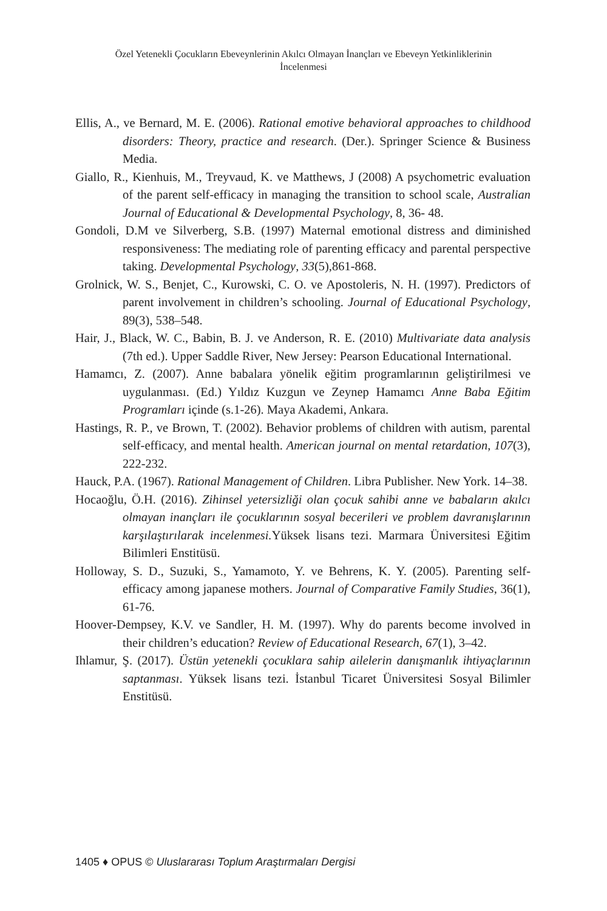Özel Yetenekli Çocukların Ebeveynlerinin Akılcı Olmayan İnançları ve Ebeveyn Yetkinliklerinin İncelenmesi
Ellis, A., ve Bernard, M. E. (2006). Rational emotive behavioral approaches to childhood disorders: Theory, practice and research. (Der.). Springer Science & Business Media.
Giallo, R., Kienhuis, M., Treyvaud, K. ve Matthews, J (2008) A psychometric evaluation of the parent self-efficacy in managing the transition to school scale, Australian Journal of Educational & Developmental Psychology, 8, 36- 48.
Gondoli, D.M ve Silverberg, S.B. (1997) Maternal emotional distress and diminished responsiveness: The mediating role of parenting efficacy and parental perspective taking. Developmental Psychology, 33(5),861-868.
Grolnick, W. S., Benjet, C., Kurowski, C. O. ve Apostoleris, N. H. (1997). Predictors of parent involvement in children’s schooling. Journal of Educational Psychology, 89(3), 538–548.
Hair, J., Black, W. C., Babin, B. J. ve Anderson, R. E. (2010) Multivariate data analysis (7th ed.). Upper Saddle River, New Jersey: Pearson Educational International.
Hamamcı, Z. (2007). Anne babalara yönelik eğitim programlarının geliştirilmesi ve uygulanması. (Ed.) Yıldız Kuzgun ve Zeynep Hamamcı Anne Baba Eğitim Programları içinde (s.1-26). Maya Akademi, Ankara.
Hastings, R. P., ve Brown, T. (2002). Behavior problems of children with autism, parental self-efficacy, and mental health. American journal on mental retardation, 107(3), 222-232.
Hauck, P.A. (1967). Rational Management of Children. Libra Publisher. New York. 14–38.
Hocaoğlu, Ö.H. (2016). Zihinsel yetersizliği olan çocuk sahibi anne ve babaların akılcı olmayan inançları ile çocuklarının sosyal becerileri ve problem davranışlarının karşılaştırılarak incelenmesi. Yüksek lisans tezi. Marmara Üniversitesi Eğitim Bilimleri Enstitüsü.
Holloway, S. D., Suzuki, S., Yamamoto, Y. ve Behrens, K. Y. (2005). Parenting self-efficacy among japanese mothers. Journal of Comparative Family Studies, 36(1), 61-76.
Hoover-Dempsey, K.V. ve Sandler, H. M. (1997). Why do parents become involved in their children’s education? Review of Educational Research, 67(1), 3–42.
Ihlamur, Ş. (2017). Üstün yetenekli çocuklara sahip ailelerin danışmanlık ihtiyaçlarının saptanması. Yüksek lisans tezi. İstanbul Ticaret Üniversitesi Sosyal Bilimler Enstitüsü.
1405 ♦ OPUS © Uluslararası Toplum Araştırmaları Dergisi